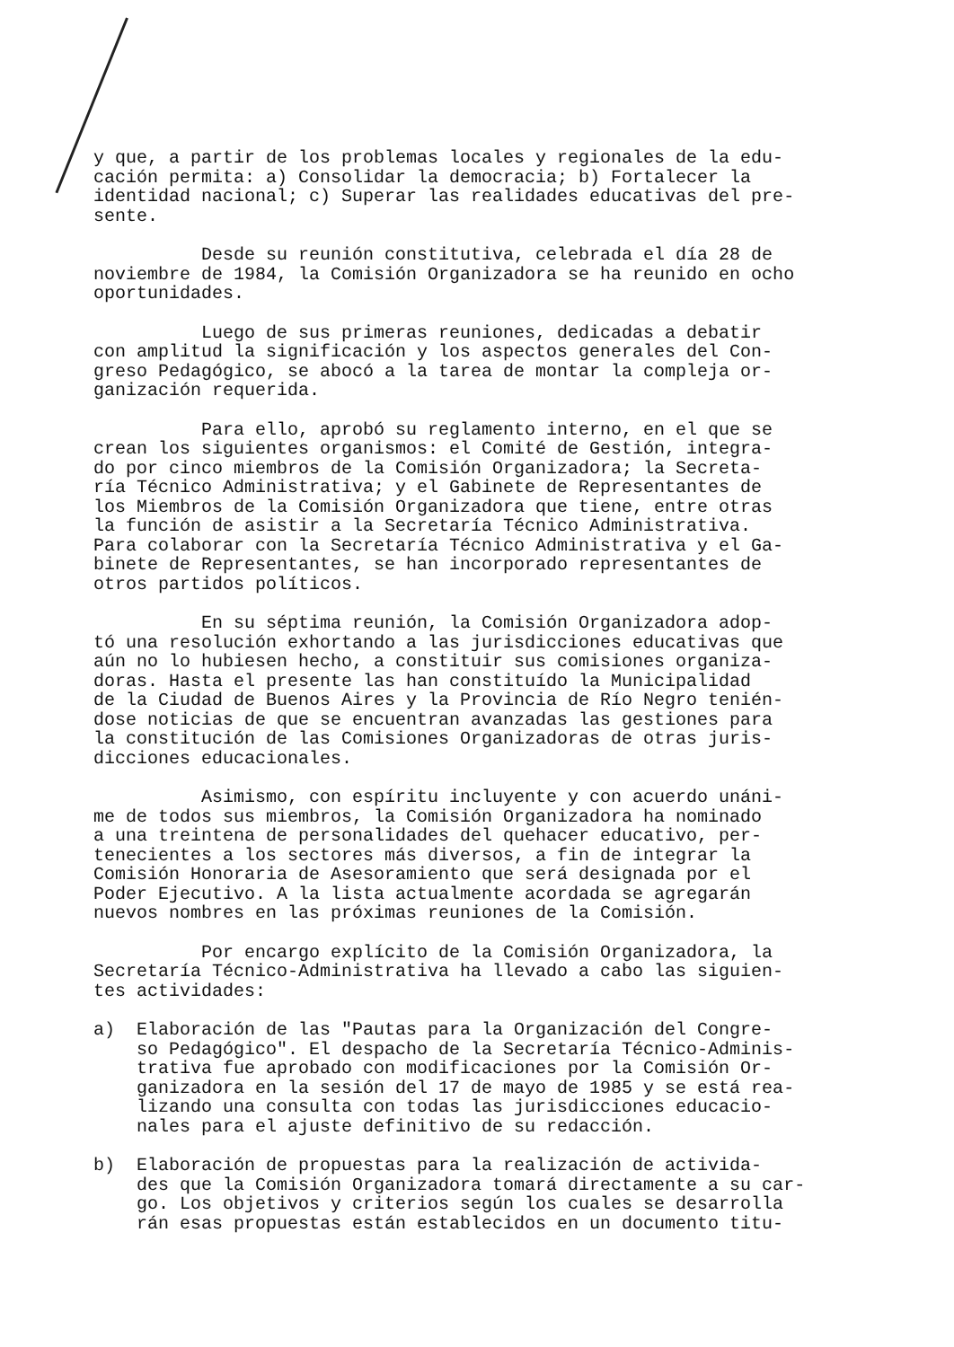y que, a partir de los problemas locales y regionales de la edu- cación permita: a) Consolidar la democracia; b) Fortalecer la identidad nacional; c) Superar las realidades educativas del pre- sente.
Desde su reunión constitutiva, celebrada el día 28 de noviembre de 1984, la Comisión Organizadora se ha reunido en ocho oportunidades.
Luego de sus primeras reuniones, dedicadas a debatir con amplitud la significación y los aspectos generales del Con- greso Pedagógico, se abocó a la tarea de montar la compleja or- ganización requerida.
Para ello, aprobó su reglamento interno, en el que se crean los siguientes organismos: el Comité de Gestión, integra- do por cinco miembros de la Comisión Organizadora; la Secreta- ría Técnico Administrativa; y el Gabinete de Representantes de los Miembros de la Comisión Organizadora que tiene, entre otras la función de asistir a la Secretaría Técnico Administrativa. Para colaborar con la Secretaría Técnico Administrativa y el Ga- binete de Representantes, se han incorporado representantes de otros partidos políticos.
En su séptima reunión, la Comisión Organizadora adop- tó una resolución exhortando a las jurisdicciones educativas que aún no lo hubiesen hecho, a constituir sus comisiones organiza- doras. Hasta el presente las han constituído la Municipalidad de la Ciudad de Buenos Aires y la Provincia de Río Negro tenién- dose noticias de que se encuentran avanzadas las gestiones para la constitución de las Comisiones Organizadoras de otras juris- dicciones educacionales.
Asimismo, con espíritu incluyente y con acuerdo unáni- me de todos sus miembros, la Comisión Organizadora ha nominado a una treintena de personalidades del quehacer educativo, per- tenecientes a los sectores más diversos, a fin de integrar la Comisión Honoraria de Asesoramiento que será designada por el Poder Ejecutivo. A la lista actualmente acordada se agregarán nuevos nombres en las próximas reuniones de la Comisión.
Por encargo explícito de la Comisión Organizadora, la Secretaría Técnico-Administrativa ha llevado a cabo las siguien- tes actividades:
a) Elaboración de las "Pautas para la Organización del Congre- so Pedagógico". El despacho de la Secretaría Técnico-Adminis- trativa fue aprobado con modificaciones por la Comisión Or- ganizadora en la sesión del 17 de mayo de 1985 y se está rea- lizando una consulta con todas las jurisdicciones educacio- nales para el ajuste definitivo de su redacción.
b) Elaboración de propuestas para la realización de activida- des que la Comisión Organizadora tomará directamente a su car- go. Los objetivos y criterios según los cuales se desarrolla rán esas propuestas están establecidos en un documento titu-